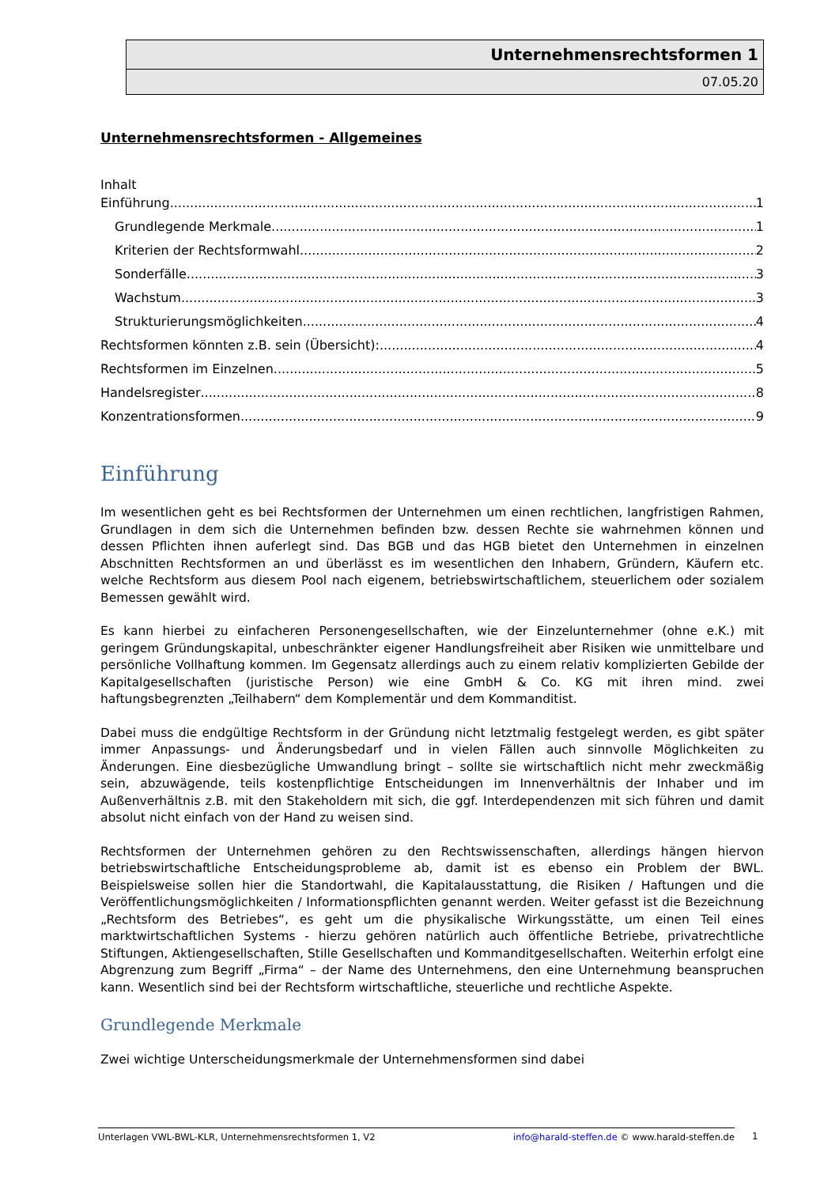Unternehmensrechtsformen 1
07.05.20
Unternehmensrechtsformen - Allgemeines
Inhalt
Einführung 1
Grundlegende Merkmale 1
Kriterien der Rechtsformwahl 2
Sonderfälle 3
Wachstum 3
Strukturierungsmöglichkeiten 4
Rechtsformen könnten z.B. sein (Übersicht): 4
Rechtsformen im Einzelnen 5
Handelsregister 8
Konzentrationsformen 9
Einführung
Im wesentlichen geht es bei Rechtsformen der Unternehmen um einen rechtlichen, langfristigen Rahmen, Grundlagen in dem sich die Unternehmen befinden bzw. dessen Rechte sie wahrnehmen können und dessen Pflichten ihnen auferlegt sind. Das BGB und das HGB bietet den Unternehmen in einzelnen Abschnitten Rechtsformen an und überlässt es im wesentlichen den Inhabern, Gründern, Käufern etc. welche Rechtsform aus diesem Pool nach eigenem, betriebswirtschaftlichem, steuerlichem oder sozialem Bemessen gewählt wird.
Es kann hierbei zu einfacheren Personengesellschaften, wie der Einzelunternehmer (ohne e.K.) mit geringem Gründungskapital, unbeschränkter eigener Handlungsfreiheit aber Risiken wie unmittelbare und persönliche Vollhaftung kommen. Im Gegensatz allerdings auch zu einem relativ komplizierten Gebilde der Kapitalgesellschaften (juristische Person) wie eine GmbH & Co. KG mit ihren mind. zwei haftungsbegrenzten „Teilhabern“ dem Komplementär und dem Kommanditist.
Dabei muss die endgültige Rechtsform in der Gründung nicht letztmalig festgelegt werden, es gibt später immer Anpassungs- und Änderungsbedarf und in vielen Fällen auch sinnvolle Möglichkeiten zu Änderungen. Eine diesbezügliche Umwandlung bringt – sollte sie wirtschaftlich nicht mehr zweckmäßig sein, abzuwägende, teils kostenpflichtige Entscheidungen im Innenverhältnis der Inhaber und im Außenverhältnis z.B. mit den Stakeholdern mit sich, die ggf. Interdependenzen mit sich führen und damit absolut nicht einfach von der Hand zu weisen sind.
Rechtsformen der Unternehmen gehören zu den Rechtswissenschaften, allerdings hängen hiervon betriebswirtschaftliche Entscheidungsprobleme ab, damit ist es ebenso ein Problem der BWL. Beispielsweise sollen hier die Standortwahl, die Kapitalausstattung, die Risiken / Haftungen und die Veröffentlichungsmöglichkeiten / Informationspflichten genannt werden. Weiter gefasst ist die Bezeichnung „Rechtsform des Betriebes“, es geht um die physikalische Wirkungsstätte, um einen Teil eines marktwirtschaftlichen Systems - hierzu gehören natürlich auch öffentliche Betriebe, privatrechtliche Stiftungen, Aktiengesellschaften, Stille Gesellschaften und Kommanditgesellschaften. Weiterhin erfolgt eine Abgrenzung zum Begriff „Firma“ – der Name des Unternehmens, den eine Unternehmung beanspruchen kann. Wesentlich sind bei der Rechtsform wirtschaftliche, steuerliche und rechtliche Aspekte.
Grundlegende Merkmale
Zwei wichtige Unterscheidungsmerkmale der Unternehmensformen sind dabei
Unterlagen VWL-BWL-KLR, Unternehmensrechtsformen 1, V2 info@harald-steffen.de © www.harald-steffen.de 1